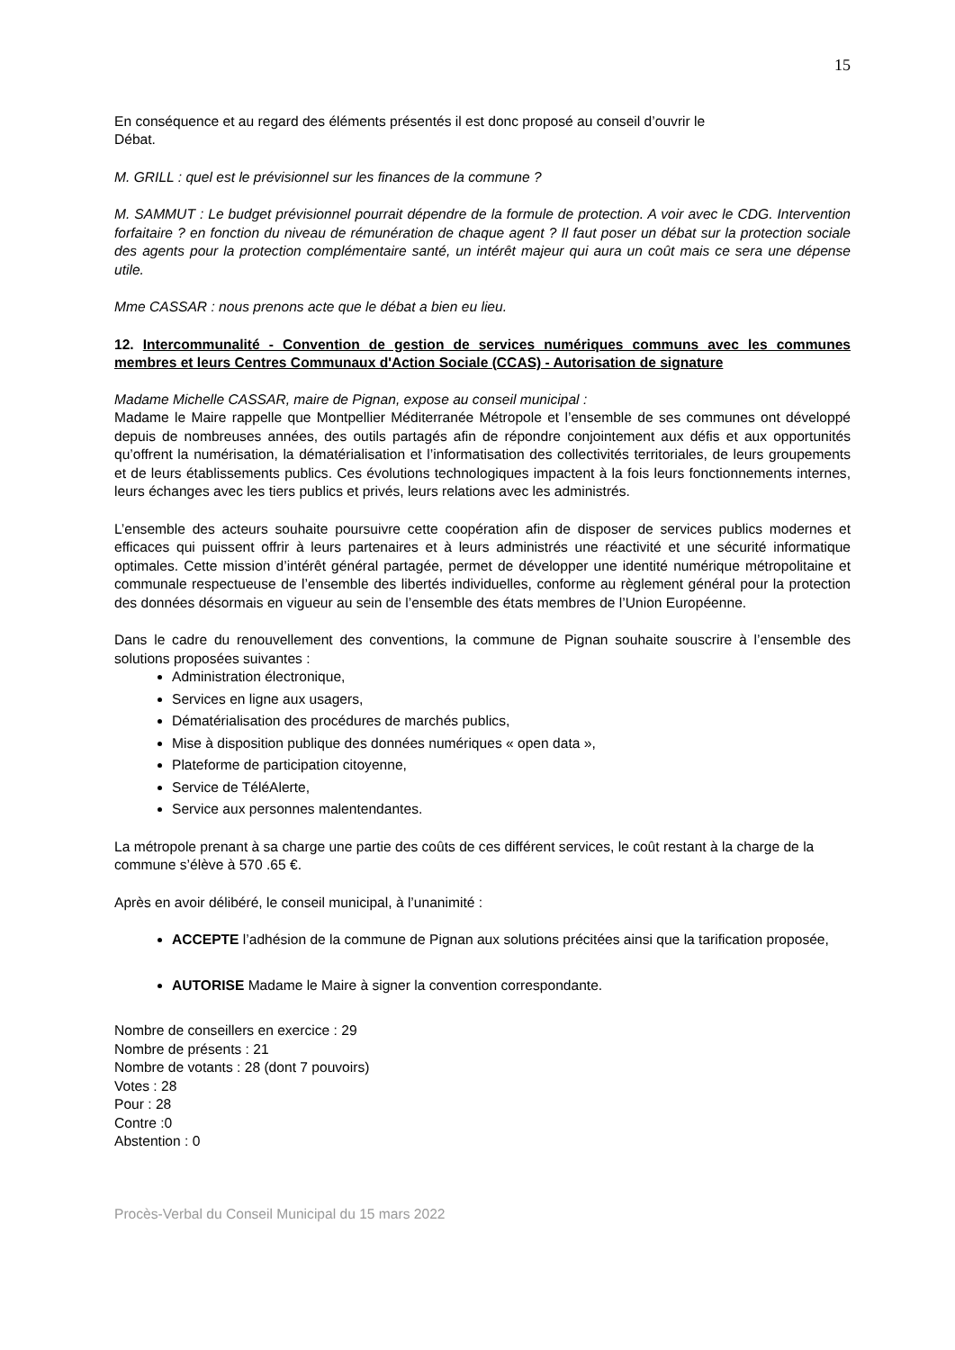15
En conséquence et au regard des éléments présentés il est donc proposé au conseil d’ouvrir le
Débat.
M. GRILL : quel est le prévisionnel sur les finances de la commune ?
M. SAMMUT : Le budget prévisionnel pourrait dépendre de la formule de protection. A voir avec le CDG. Intervention forfaitaire ? en fonction du niveau de rémunération de chaque agent ? Il faut poser un débat sur la protection sociale des agents pour la protection complémentaire santé, un intérêt majeur qui aura un coût mais ce sera une dépense utile.
Mme CASSAR : nous prenons acte que le débat a bien eu lieu.
12. Intercommunalité - Convention de gestion de services numériques communs avec les communes membres et leurs Centres Communaux d'Action Sociale (CCAS) - Autorisation de signature
Madame Michelle CASSAR, maire de Pignan, expose au conseil municipal :
Madame le Maire rappelle que Montpellier Méditerranée Métropole et l’ensemble de ses communes ont développé depuis de nombreuses années, des outils partagés afin de répondre conjointement aux défis et aux opportunités qu’offrent la numérisation, la dématérialisation et l’informatisation des collectivités territoriales, de leurs groupements et de leurs établissements publics. Ces évolutions technologiques impactent à la fois leurs fonctionnements internes, leurs échanges avec les tiers publics et privés, leurs relations avec les administrés.
L’ensemble des acteurs souhaite poursuivre cette coopération afin de disposer de services publics modernes et efficaces qui puissent offrir à leurs partenaires et à leurs administrés une réactivité et une sécurité informatique optimales. Cette mission d’intérêt général partagée, permet de développer une identité numérique métropolitaine et communale respectueuse de l’ensemble des libertés individuelles, conforme au règlement général pour la protection des données désormais en vigueur au sein de l’ensemble des états membres de l’Union Européenne.
Dans le cadre du renouvellement des conventions, la commune de Pignan souhaite souscrire à l’ensemble des solutions proposées suivantes :
Administration électronique,
Services en ligne aux usagers,
Dématérialisation des procédures de marchés publics,
Mise à disposition publique des données numériques « open data »,
Plateforme de participation citoyenne,
Service de TéléAlerte,
Service aux personnes malentendantes.
La métropole prenant à sa charge une partie des coûts de ces différent services, le coût restant à la charge de la commune s’élève à 570 .65 €.
Après en avoir délibéré, le conseil municipal, à l’unanimité :
ACCEPTE l’adhésion de la commune de Pignan aux solutions précitées ainsi que la tarification proposée,
AUTORISE Madame le Maire à signer la convention correspondante.
Nombre de conseillers en exercice : 29
Nombre de présents : 21
Nombre de votants : 28 (dont 7 pouvoirs)
Votes : 28
Pour : 28
Contre :0
Abstention : 0
Procès-Verbal du Conseil Municipal du 15 mars 2022